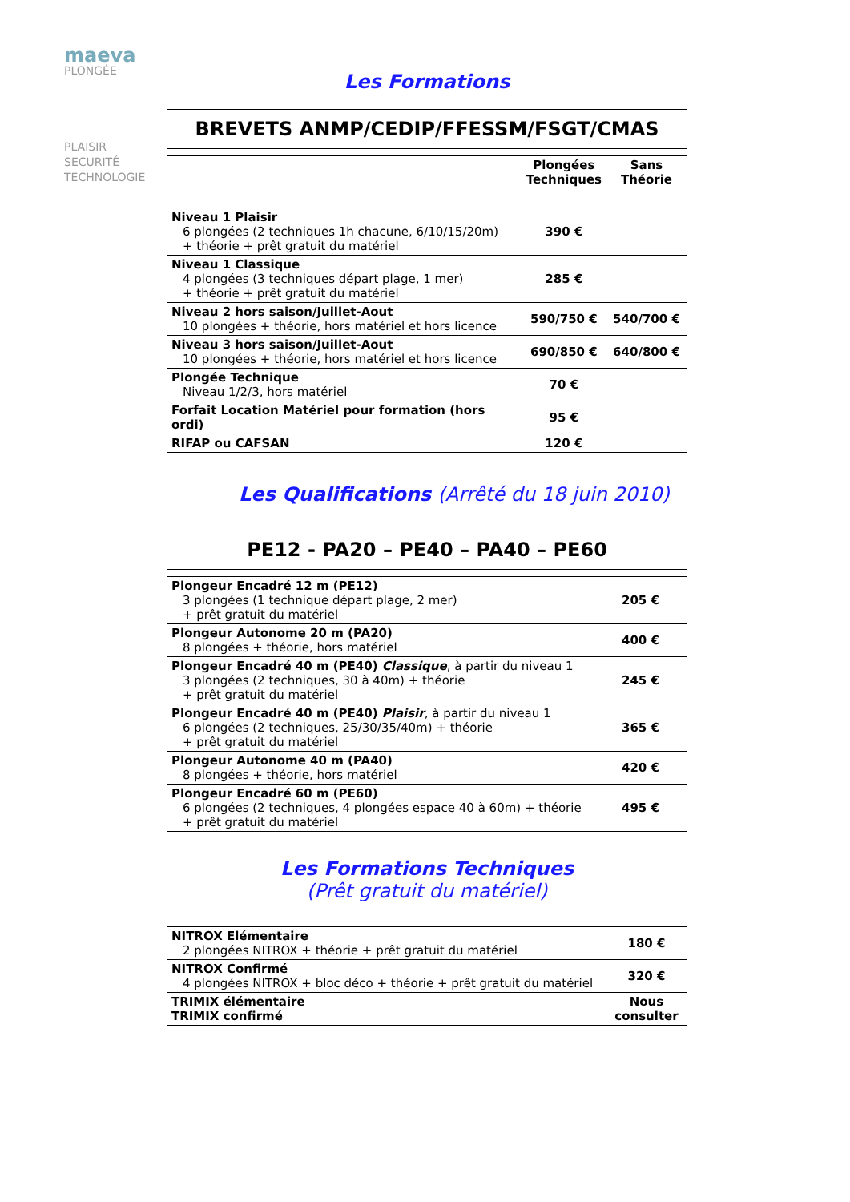maeva
PLONGÉE
PLAISIR
SECURITÉ
TECHNOLOGIE
Les Formations
BREVETS ANMP/CEDIP/FFESSM/FSGT/CMAS
| | Plongées Techniques | Sans Théorie |
| --- | --- | --- |
| Niveau 1 Plaisir 6 plongées (2 techniques 1h chacune, 6/10/15/20m) + théorie + prêt gratuit du matériel | 390 € | |
| Niveau 1 Classique 4 plongées (3 techniques départ plage, 1 mer) + théorie + prêt gratuit du matériel | 285 € | |
| Niveau 2 hors saison/Juillet-Aout 10 plongées + théorie, hors matériel et hors licence | 590/750 € | 540/700 € |
| Niveau 3 hors saison/Juillet-Aout 10 plongées + théorie, hors matériel et hors licence | 690/850 € | 640/800 € |
| Plongée Technique Niveau 1/2/3, hors matériel | 70 € | |
| Forfait Location Matériel pour formation (hors ordi) | 95 € | |
| RIFAP ou CAFSAN | 120 € | |
Les Qualifications (Arrêté du 18 juin 2010)
PE12 - PA20 – PE40 – PA40 – PE60
| Plongeur Encadré 12 m (PE12) 3 plongées (1 technique départ plage, 2 mer) + prêt gratuit du matériel | 205 € |
| Plongeur Autonome 20 m (PA20) 8 plongées + théorie, hors matériel | 400 € |
| Plongeur Encadré 40 m (PE40) Classique , à partir du niveau 1 3 plongées (2 techniques, 30 à 40m) + théorie + prêt gratuit du matériel | 245 € |
| Plongeur Encadré 40 m (PE40) Plaisir , à partir du niveau 1 6 plongées (2 techniques, 25/30/35/40m) + théorie + prêt gratuit du matériel | 365 € |
| Plongeur Autonome 40 m (PA40) 8 plongées + théorie, hors matériel | 420 € |
| Plongeur Encadré 60 m (PE60) 6 plongées (2 techniques, 4 plongées espace 40 à 60m) + théorie + prêt gratuit du matériel | 495 € |
Les Formations Techniques
(Prêt gratuit du matériel)
| NITROX Elémentaire 2 plongées NITROX + théorie + prêt gratuit du matériel | 180 € |
| NITROX Confirmé 4 plongées NITROX + bloc déco + théorie + prêt gratuit du matériel | 320 € |
| TRIMIX élémentaire TRIMIX confirmé | Nous consulter |